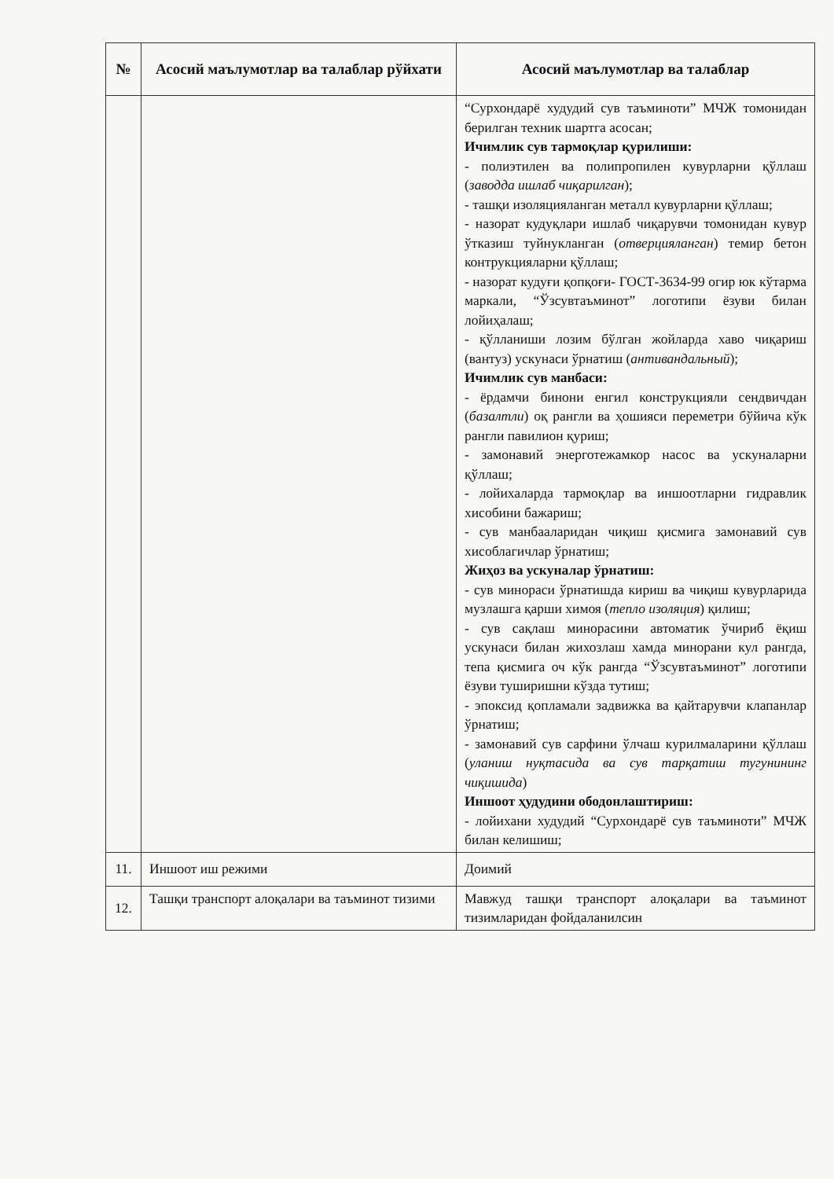| № | Асосий маълумотлар ва талаблар рўйхати | Асосий маълумотлар ва талаблар |
| --- | --- | --- |
| | | “Сурхондарё худудий сув таъминоти” МЧЖ томонидан берилган техник шартга асосан; Ичимлик сув тармоқлар қурилиши: - полиэтилен ва полипропилен кувурларни қўллаш ( заводда ишлаб чиқарилган ); - ташқи изоляцияланган металл кувурларни қўллаш; - назорат кудуқлари ишлаб чиқарувчи томонидан кувур ўтказиш туйнукланган ( отверцияланган ) темир бетон контрукцияларни қўллаш; - назорат кудуғи қопқоғи- ГОСТ-3634-99 огир юк кўтарма маркали, “Ўзсувтаъминот” логотипи ёзуви билан лойиҳалаш; - қўлланиши лозим бўлган жойларда хаво чиқариш (вантуз) ускунаси ўрнатиш ( антивандальный ); Ичимлик сув манбаси: - ёрдамчи бинони енгил конструкцияли сендвичдан ( базалтли ) оқ рангли ва ҳошияси переметри бўйича кўк рангли павилион қуриш; - замонавий энерготежамкор насос ва ускуналарни қўллаш; - лойихаларда тармоқлар ва иншоотларни гидравлик хисобини бажариш; - сув манбааларидан чиқиш қисмига замонавий сув хисоблагичлар ўрнатиш; Жиҳоз ва ускуналар ўрнатиш: - сув минораси ўрнатишда кириш ва чиқиш кувурларида музлашга қарши химоя ( тепло изоляция ) қилиш; - сув сақлаш минорасини автоматик ўчириб ёқиш ускунаси билан жихозлаш хамда минорани кул рангда, тепа қисмига оч кўк рангда “Ўзсувтаъминот” логотипи ёзуви туширишни кўзда тутиш; - эпоксид қопламали задвижка ва қайтарувчи клапанлар ўрнатиш; - замонавий сув сарфини ўлчаш курилмаларини қўллаш ( уланиш нуқтасида ва сув тарқатиш тугунининг чиқишида ) Иншоот ҳудудини ободонлаштириш: - лойихани худудий “Сурхондарё сув таъминоти” МЧЖ билан келишиш; |
| 11. | Иншоот иш режими | Доимий |
| 12. | Ташқи транспорт алоқалари ва таъминот тизими | Мавжуд ташқи транспорт алоқалари ва таъминот тизимларидан фойдаланилсин |